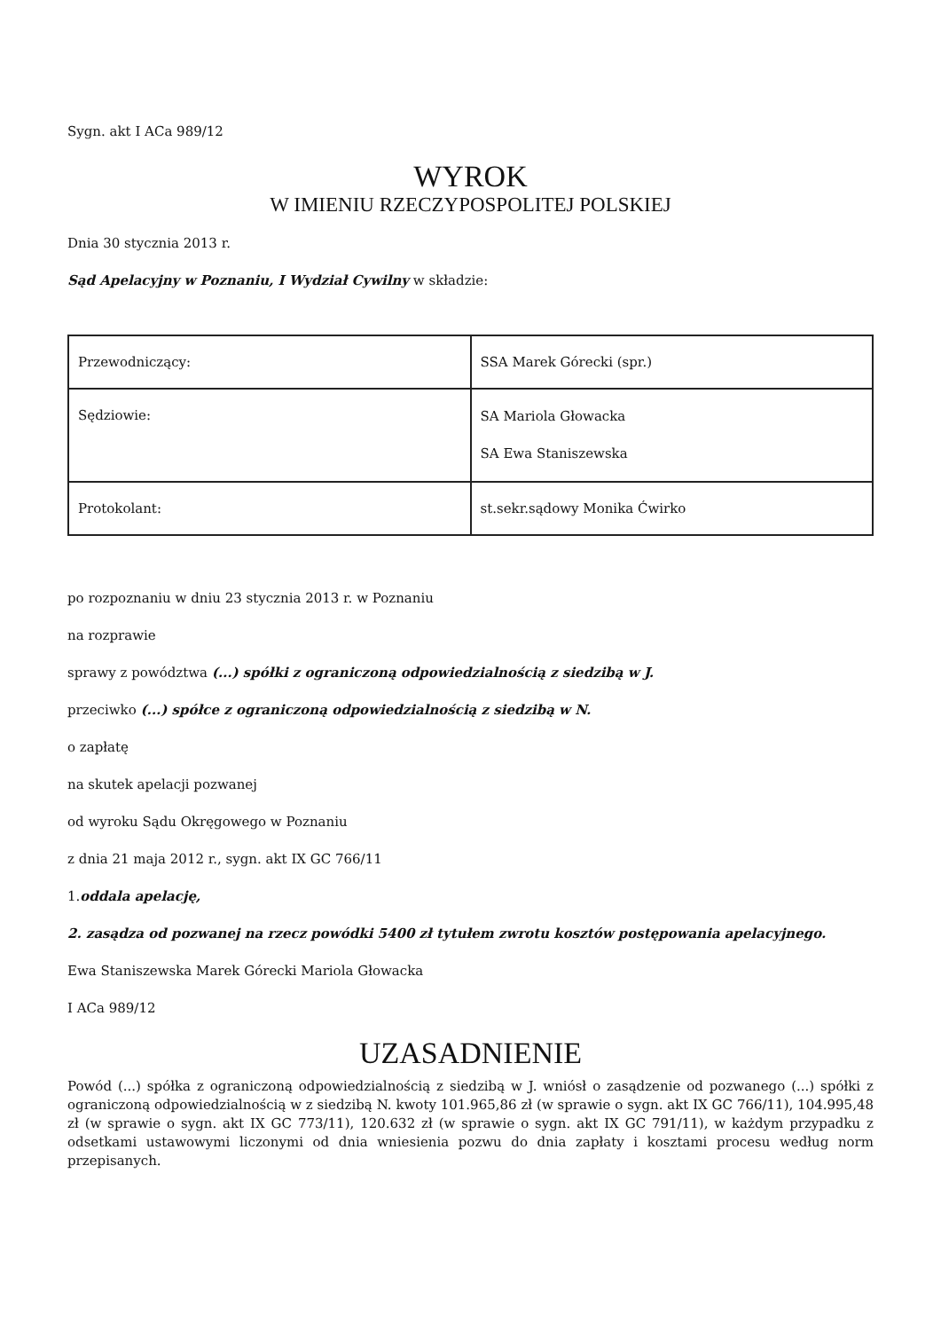Sygn. akt I ACa 989/12
WYROK
W IMIENIU RZECZYPOSPOLITEJ POLSKIEJ
Dnia 30 stycznia 2013 r.
Sąd Apelacyjny w Poznaniu, I Wydział Cywilny w składzie:
| Przewodniczący: | SSA Marek Górecki (spr.) |
| Sędziowie: | SA Mariola Głowacka SA Ewa Staniszewska |
| Protokolant: | st.sekr.sądowy Monika Ćwirko |
po rozpoznaniu w dniu 23 stycznia 2013 r. w Poznaniu
na rozprawie
sprawy z powództwa (...) spółki z ograniczoną odpowiedzialnością z siedzibą w J.
przeciwko (...) spółce z ograniczoną odpowiedzialnością z siedzibą w N.
o zapłatę
na skutek apelacji pozwanej
od wyroku Sądu Okręgowego w Poznaniu
z dnia 21 maja 2012 r., sygn. akt IX GC 766/11
1.oddala apelację,
2. zasądza od pozwanej na rzecz powódki 5400 zł tytułem zwrotu kosztów postępowania apelacyjnego.
Ewa Staniszewska Marek Górecki Mariola Głowacka
I ACa 989/12
UZASADNIENIE
Powód (...) spółka z ograniczoną odpowiedzialnością z siedzibą w J. wniósł o zasądzenie od pozwanego (...) spółki z ograniczoną odpowiedzialnością w z siedzibą N. kwoty 101.965,86 zł (w sprawie o sygn. akt IX GC 766/11), 104.995,48 zł (w sprawie o sygn. akt IX GC 773/11), 120.632 zł (w sprawie o sygn. akt IX GC 791/11), w każdym przypadku z odsetkami ustawowymi liczonymi od dnia wniesienia pozwu do dnia zapłaty i kosztami procesu według norm przepisanych.